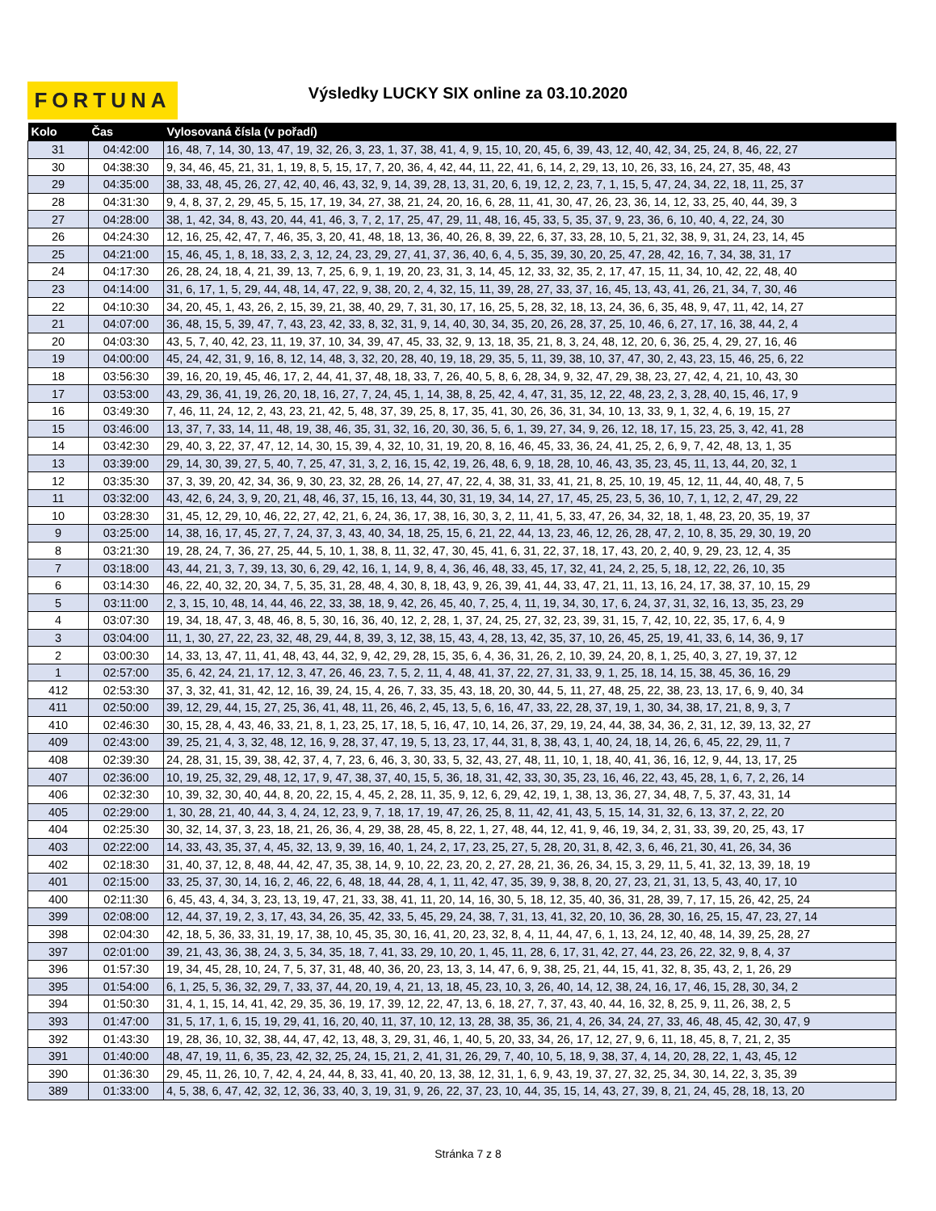FORTUNA
Výsledky LUCKY SIX online za 03.10.2020
| Kolo | Čas | Vylosovaná čísla (v pořadí) |
| --- | --- | --- |
| 31 | 04:42:00 | 16, 48, 7, 14, 30, 13, 47, 19, 32, 26, 3, 23, 1, 37, 38, 41, 4, 9, 15, 10, 20, 45, 6, 39, 43, 12, 40, 42, 34, 25, 24, 8, 46, 22, 27 |
| 30 | 04:38:30 | 9, 34, 46, 45, 21, 31, 1, 19, 8, 5, 15, 17, 7, 20, 36, 4, 42, 44, 11, 22, 41, 6, 14, 2, 29, 13, 10, 26, 33, 16, 24, 27, 35, 48, 43 |
| 29 | 04:35:00 | 38, 33, 48, 45, 26, 27, 42, 40, 46, 43, 32, 9, 14, 39, 28, 13, 31, 20, 6, 19, 12, 2, 23, 7, 1, 15, 5, 47, 24, 34, 22, 18, 11, 25, 37 |
| 28 | 04:31:30 | 9, 4, 8, 37, 2, 29, 45, 5, 15, 17, 19, 34, 27, 38, 21, 24, 20, 16, 6, 28, 11, 41, 30, 47, 26, 23, 36, 14, 12, 33, 25, 40, 44, 39, 3 |
| 27 | 04:28:00 | 38, 1, 42, 34, 8, 43, 20, 44, 41, 46, 3, 7, 2, 17, 25, 47, 29, 11, 48, 16, 45, 33, 5, 35, 37, 9, 23, 36, 6, 10, 40, 4, 22, 24, 30 |
| 26 | 04:24:30 | 12, 16, 25, 42, 47, 7, 46, 35, 3, 20, 41, 48, 18, 13, 36, 40, 26, 8, 39, 22, 6, 37, 33, 28, 10, 5, 21, 32, 38, 9, 31, 24, 23, 14, 45 |
| 25 | 04:21:00 | 15, 46, 45, 1, 8, 18, 33, 2, 3, 12, 24, 23, 29, 27, 41, 37, 36, 40, 6, 4, 5, 35, 39, 30, 20, 25, 47, 28, 42, 16, 7, 34, 38, 31, 17 |
| 24 | 04:17:30 | 26, 28, 24, 18, 4, 21, 39, 13, 7, 25, 6, 9, 1, 19, 20, 23, 31, 3, 14, 45, 12, 33, 32, 35, 2, 17, 47, 15, 11, 34, 10, 42, 22, 48, 40 |
| 23 | 04:14:00 | 31, 6, 17, 1, 5, 29, 44, 48, 14, 47, 22, 9, 38, 20, 2, 4, 32, 15, 11, 39, 28, 27, 33, 37, 16, 45, 13, 43, 41, 26, 21, 34, 7, 30, 46 |
| 22 | 04:10:30 | 34, 20, 45, 1, 43, 26, 2, 15, 39, 21, 38, 40, 29, 7, 31, 30, 17, 16, 25, 5, 28, 32, 18, 13, 24, 36, 6, 35, 48, 9, 47, 11, 42, 14, 27 |
| 21 | 04:07:00 | 36, 48, 15, 5, 39, 47, 7, 43, 23, 42, 33, 8, 32, 31, 9, 14, 40, 30, 34, 35, 20, 26, 28, 37, 25, 10, 46, 6, 27, 17, 16, 38, 44, 2, 4 |
| 20 | 04:03:30 | 43, 5, 7, 40, 42, 23, 11, 19, 37, 10, 34, 39, 47, 45, 33, 32, 9, 13, 18, 35, 21, 8, 3, 24, 48, 12, 20, 6, 36, 25, 4, 29, 27, 16, 46 |
| 19 | 04:00:00 | 45, 24, 42, 31, 9, 16, 8, 12, 14, 48, 3, 32, 20, 28, 40, 19, 18, 29, 35, 5, 11, 39, 38, 10, 37, 47, 30, 2, 43, 23, 15, 46, 25, 6, 22 |
| 18 | 03:56:30 | 39, 16, 20, 19, 45, 46, 17, 2, 44, 41, 37, 48, 18, 33, 7, 26, 40, 5, 8, 6, 28, 34, 9, 32, 47, 29, 38, 23, 27, 42, 4, 21, 10, 43, 30 |
| 17 | 03:53:00 | 43, 29, 36, 41, 19, 26, 20, 18, 16, 27, 7, 24, 45, 1, 14, 38, 8, 25, 42, 4, 47, 31, 35, 12, 22, 48, 23, 2, 3, 28, 40, 15, 46, 17, 9 |
| 16 | 03:49:30 | 7, 46, 11, 24, 12, 2, 43, 23, 21, 42, 5, 48, 37, 39, 25, 8, 17, 35, 41, 30, 26, 36, 31, 34, 10, 13, 33, 9, 1, 32, 4, 6, 19, 15, 27 |
| 15 | 03:46:00 | 13, 37, 7, 33, 14, 11, 48, 19, 38, 46, 35, 31, 32, 16, 20, 30, 36, 5, 6, 1, 39, 27, 34, 9, 26, 12, 18, 17, 15, 23, 25, 3, 42, 41, 28 |
| 14 | 03:42:30 | 29, 40, 3, 22, 37, 47, 12, 14, 30, 15, 39, 4, 32, 10, 31, 19, 20, 8, 16, 46, 45, 33, 36, 24, 41, 25, 2, 6, 9, 7, 42, 48, 13, 1, 35 |
| 13 | 03:39:00 | 29, 14, 30, 39, 27, 5, 40, 7, 25, 47, 31, 3, 2, 16, 15, 42, 19, 26, 48, 6, 9, 18, 28, 10, 46, 43, 35, 23, 45, 11, 13, 44, 20, 32, 1 |
| 12 | 03:35:30 | 37, 3, 39, 20, 42, 34, 36, 9, 30, 23, 32, 28, 26, 14, 27, 47, 22, 4, 38, 31, 33, 41, 21, 8, 25, 10, 19, 45, 12, 11, 44, 40, 48, 7, 5 |
| 11 | 03:32:00 | 43, 42, 6, 24, 3, 9, 20, 21, 48, 46, 37, 15, 16, 13, 44, 30, 31, 19, 34, 14, 27, 17, 45, 25, 23, 5, 36, 10, 7, 1, 12, 2, 47, 29, 22 |
| 10 | 03:28:30 | 31, 45, 12, 29, 10, 46, 22, 27, 42, 21, 6, 24, 36, 17, 38, 16, 30, 3, 2, 11, 41, 5, 33, 47, 26, 34, 32, 18, 1, 48, 23, 20, 35, 19, 37 |
| 9 | 03:25:00 | 14, 38, 16, 17, 45, 27, 7, 24, 37, 3, 43, 40, 34, 18, 25, 15, 6, 21, 22, 44, 13, 23, 46, 12, 26, 28, 47, 2, 10, 8, 35, 29, 30, 19, 20 |
| 8 | 03:21:30 | 19, 28, 24, 7, 36, 27, 25, 44, 5, 10, 1, 38, 8, 11, 32, 47, 30, 45, 41, 6, 31, 22, 37, 18, 17, 43, 20, 2, 40, 9, 29, 23, 12, 4, 35 |
| 7 | 03:18:00 | 43, 44, 21, 3, 7, 39, 13, 30, 6, 29, 42, 16, 1, 14, 9, 8, 4, 36, 46, 48, 33, 45, 17, 32, 41, 24, 2, 25, 5, 18, 12, 22, 26, 10, 35 |
| 6 | 03:14:30 | 46, 22, 40, 32, 20, 34, 7, 5, 35, 31, 28, 48, 4, 30, 8, 18, 43, 9, 26, 39, 41, 44, 33, 47, 21, 11, 13, 16, 24, 17, 38, 37, 10, 15, 29 |
| 5 | 03:11:00 | 2, 3, 15, 10, 48, 14, 44, 46, 22, 33, 38, 18, 9, 42, 26, 45, 40, 7, 25, 4, 11, 19, 34, 30, 17, 6, 24, 37, 31, 32, 16, 13, 35, 23, 29 |
| 4 | 03:07:30 | 19, 34, 18, 47, 3, 48, 46, 8, 5, 30, 16, 36, 40, 12, 2, 28, 1, 37, 24, 25, 27, 32, 23, 39, 31, 15, 7, 42, 10, 22, 35, 17, 6, 4, 9 |
| 3 | 03:04:00 | 11, 1, 30, 27, 22, 23, 32, 48, 29, 44, 8, 39, 3, 12, 38, 15, 43, 4, 28, 13, 42, 35, 37, 10, 26, 45, 25, 19, 41, 33, 6, 14, 36, 9, 17 |
| 2 | 03:00:30 | 14, 33, 13, 47, 11, 41, 48, 43, 44, 32, 9, 42, 29, 28, 15, 35, 6, 4, 36, 31, 26, 2, 10, 39, 24, 20, 8, 1, 25, 40, 3, 27, 19, 37, 12 |
| 1 | 02:57:00 | 35, 6, 42, 24, 21, 17, 12, 3, 47, 26, 46, 23, 7, 5, 2, 11, 4, 48, 41, 37, 22, 27, 31, 33, 9, 1, 25, 18, 14, 15, 38, 45, 36, 16, 29 |
| 412 | 02:53:30 | 37, 3, 32, 41, 31, 42, 12, 16, 39, 24, 15, 4, 26, 7, 33, 35, 43, 18, 20, 30, 44, 5, 11, 27, 48, 25, 22, 38, 23, 13, 17, 6, 9, 40, 34 |
| 411 | 02:50:00 | 39, 12, 29, 44, 15, 27, 25, 36, 41, 48, 11, 26, 46, 2, 45, 13, 5, 6, 16, 47, 33, 22, 28, 37, 19, 1, 30, 34, 38, 17, 21, 8, 9, 3, 7 |
| 410 | 02:46:30 | 30, 15, 28, 4, 43, 46, 33, 21, 8, 1, 23, 25, 17, 18, 5, 16, 47, 10, 14, 26, 37, 29, 19, 24, 44, 38, 34, 36, 2, 31, 12, 39, 13, 32, 27 |
| 409 | 02:43:00 | 39, 25, 21, 4, 3, 32, 48, 12, 16, 9, 28, 37, 47, 19, 5, 13, 23, 17, 44, 31, 8, 38, 43, 1, 40, 24, 18, 14, 26, 6, 45, 22, 29, 11, 7 |
| 408 | 02:39:30 | 24, 28, 31, 15, 39, 38, 42, 37, 4, 7, 23, 6, 46, 3, 30, 33, 5, 32, 43, 27, 48, 11, 10, 1, 18, 40, 41, 36, 16, 12, 9, 44, 13, 17, 25 |
| 407 | 02:36:00 | 10, 19, 25, 32, 29, 48, 12, 17, 9, 47, 38, 37, 40, 15, 5, 36, 18, 31, 42, 33, 30, 35, 23, 16, 46, 22, 43, 45, 28, 1, 6, 7, 2, 26, 14 |
| 406 | 02:32:30 | 10, 39, 32, 30, 40, 44, 8, 20, 22, 15, 4, 45, 2, 28, 11, 35, 9, 12, 6, 29, 42, 19, 1, 38, 13, 36, 27, 34, 48, 7, 5, 37, 43, 31, 14 |
| 405 | 02:29:00 | 1, 30, 28, 21, 40, 44, 3, 4, 24, 12, 23, 9, 7, 18, 17, 19, 47, 26, 25, 8, 11, 42, 41, 43, 5, 15, 14, 31, 32, 6, 13, 37, 2, 22, 20 |
| 404 | 02:25:30 | 30, 32, 14, 37, 3, 23, 18, 21, 26, 36, 4, 29, 38, 28, 45, 8, 22, 1, 27, 48, 44, 12, 41, 9, 46, 19, 34, 2, 31, 33, 39, 20, 25, 43, 17 |
| 403 | 02:22:00 | 14, 33, 43, 35, 37, 4, 45, 32, 13, 9, 39, 16, 40, 1, 24, 2, 17, 23, 25, 27, 5, 28, 20, 31, 8, 42, 3, 6, 46, 21, 30, 41, 26, 34, 36 |
| 402 | 02:18:30 | 31, 40, 37, 12, 8, 48, 44, 42, 47, 35, 38, 14, 9, 10, 22, 23, 20, 2, 27, 28, 21, 36, 26, 34, 15, 3, 29, 11, 5, 41, 32, 13, 39, 18, 19 |
| 401 | 02:15:00 | 33, 25, 37, 30, 14, 16, 2, 46, 22, 6, 48, 18, 44, 28, 4, 1, 11, 42, 47, 35, 39, 9, 38, 8, 20, 27, 23, 21, 31, 13, 5, 43, 40, 17, 10 |
| 400 | 02:11:30 | 6, 45, 43, 4, 34, 3, 23, 13, 19, 47, 21, 33, 38, 41, 11, 20, 14, 16, 30, 5, 18, 12, 35, 40, 36, 31, 28, 39, 7, 17, 15, 26, 42, 25, 24 |
| 399 | 02:08:00 | 12, 44, 37, 19, 2, 3, 17, 43, 34, 26, 35, 42, 33, 5, 45, 29, 24, 38, 7, 31, 13, 41, 32, 20, 10, 36, 28, 30, 16, 25, 15, 47, 23, 27, 14 |
| 398 | 02:04:30 | 42, 18, 5, 36, 33, 31, 19, 17, 38, 10, 45, 35, 30, 16, 41, 20, 23, 32, 8, 4, 11, 44, 47, 6, 1, 13, 24, 12, 40, 48, 14, 39, 25, 28, 27 |
| 397 | 02:01:00 | 39, 21, 43, 36, 38, 24, 3, 5, 34, 35, 18, 7, 41, 33, 29, 10, 20, 1, 45, 11, 28, 6, 17, 31, 42, 27, 44, 23, 26, 22, 32, 9, 8, 4, 37 |
| 396 | 01:57:30 | 19, 34, 45, 28, 10, 24, 7, 5, 37, 31, 48, 40, 36, 20, 23, 13, 3, 14, 47, 6, 9, 38, 25, 21, 44, 15, 41, 32, 8, 35, 43, 2, 1, 26, 29 |
| 395 | 01:54:00 | 6, 1, 25, 5, 36, 32, 29, 7, 33, 37, 44, 20, 19, 4, 21, 13, 18, 45, 23, 10, 3, 26, 40, 14, 12, 38, 24, 16, 17, 46, 15, 28, 30, 34, 2 |
| 394 | 01:50:30 | 31, 4, 1, 15, 14, 41, 42, 29, 35, 36, 19, 17, 39, 12, 22, 47, 13, 6, 18, 27, 7, 37, 43, 40, 44, 16, 32, 8, 25, 9, 11, 26, 38, 2, 5 |
| 393 | 01:47:00 | 31, 5, 17, 1, 6, 15, 19, 29, 41, 16, 20, 40, 11, 37, 10, 12, 13, 28, 38, 35, 36, 21, 4, 26, 34, 24, 27, 33, 46, 48, 45, 42, 30, 47, 9 |
| 392 | 01:43:30 | 19, 28, 36, 10, 32, 38, 44, 47, 42, 13, 48, 3, 29, 31, 46, 1, 40, 5, 20, 33, 34, 26, 17, 12, 27, 9, 6, 11, 18, 45, 8, 7, 21, 2, 35 |
| 391 | 01:40:00 | 48, 47, 19, 11, 6, 35, 23, 42, 32, 25, 24, 15, 21, 2, 41, 31, 26, 29, 7, 40, 10, 5, 18, 9, 38, 37, 4, 14, 20, 28, 22, 1, 43, 45, 12 |
| 390 | 01:36:30 | 29, 45, 11, 26, 10, 7, 42, 4, 24, 44, 8, 33, 41, 40, 20, 13, 38, 12, 31, 1, 6, 9, 43, 19, 37, 27, 32, 25, 34, 30, 14, 22, 3, 35, 39 |
| 389 | 01:33:00 | 4, 5, 38, 6, 47, 42, 32, 12, 36, 33, 40, 3, 19, 31, 9, 26, 22, 37, 23, 10, 44, 35, 15, 14, 43, 27, 39, 8, 21, 24, 45, 28, 18, 13, 20 |
Stránka 7 z 8